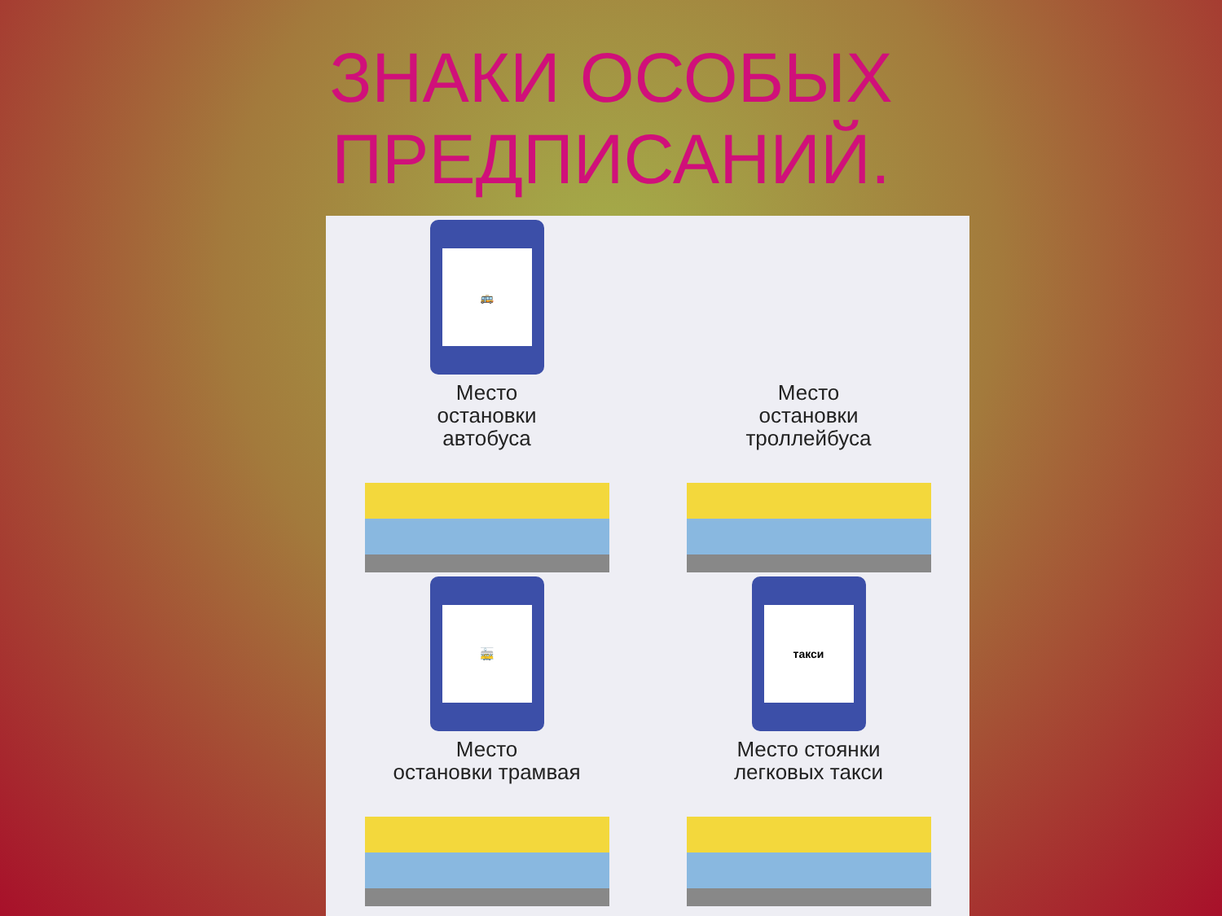ЗНАКИ ОСОБЫХ
ПРЕДПИСАНИЙ.
🚌
Место
остановки
автобуса
Место
остановки
троллейбуса
🚋
Место
остановки трамвая
такси
Место стоянки
легковых такси